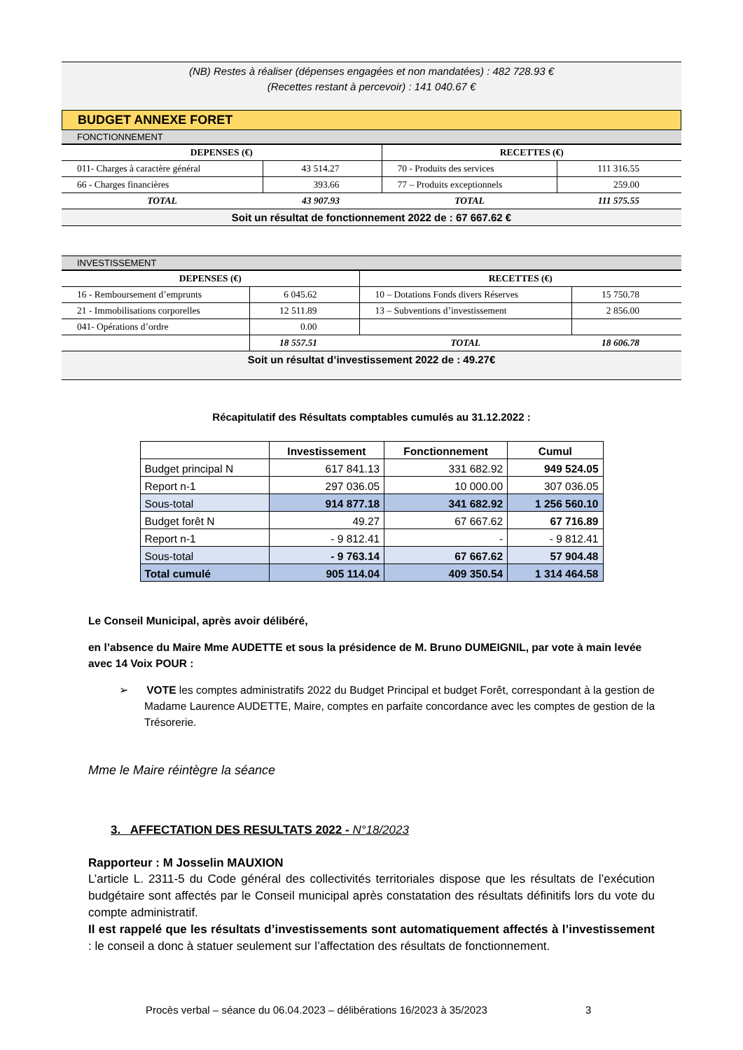(NB) Restes à réaliser (dépenses engagées et non mandatées) : 482 728.93 €
(Recettes restant à percevoir) : 141 040.67 €
BUDGET ANNEXE FORET
FONCTIONNEMENT
| DEPENSES (€) | | RECETTES (€) | |
| --- | --- | --- | --- |
| 011- Charges à caractère général | 43 514.27 | 70 - Produits des services | 111 316.55 |
| 66 - Charges financières | 393.66 | 77 – Produits exceptionnels | 259.00 |
| TOTAL | 43 907.93 | TOTAL | 111 575.55 |
Soit un résultat de fonctionnement 2022 de : 67 667.62 €
INVESTISSEMENT
| DEPENSES (€) | | RECETTES (€) | |
| --- | --- | --- | --- |
| 16 - Remboursement d’emprunts | 6 045.62 | 10 – Dotations Fonds divers Réserves | 15 750.78 |
| 21 - Immobilisations corporelles | 12 511.89 | 13 – Subventions d’investissement | 2 856.00 |
| 041- Opérations d’ordre | 0.00 | | |
| | 18 557.51 | TOTAL | 18 606.78 |
Soit un résultat d’investissement 2022 de : 49.27€
Récapitulatif des Résultats comptables cumulés au 31.12.2022 :
| | Investissement | Fonctionnement | Cumul |
| --- | --- | --- | --- |
| Budget principal N | 617 841.13 | 331 682.92 | 949 524.05 |
| Report n-1 | 297 036.05 | 10 000.00 | 307 036.05 |
| Sous-total | 914 877.18 | 341 682.92 | 1 256 560.10 |
| Budget forêt N | 49.27 | 67 667.62 | 67 716.89 |
| Report n-1 | - 9 812.41 | - | - 9 812.41 |
| Sous-total | - 9 763.14 | 67 667.62 | 57 904.48 |
| Total cumulé | 905 114.04 | 409 350.54 | 1 314 464.58 |
Le Conseil Municipal, après avoir délibéré,
en l’absence du Maire Mme AUDETTE et sous la présidence de M. Bruno DUMEIGNIL, par vote à main levée avec 14 Voix POUR :
➢ VOTE les comptes administratifs 2022 du Budget Principal et budget Forêt, correspondant à la gestion de Madame Laurence AUDETTE, Maire, comptes en parfaite concordance avec les comptes de gestion de la Trésorerie.
Mme le Maire réintègre la séance
3. AFFECTATION DES RESULTATS 2022 - N°18/2023
Rapporteur : M Josselin MAUXION
L’article L. 2311-5 du Code général des collectivités territoriales dispose que les résultats de l’exécution budgétaire sont affectés par le Conseil municipal après constatation des résultats définitifs lors du vote du compte administratif.
Il est rappelé que les résultats d’investissements sont automatiquement affectés à l’investissement : le conseil a donc à statuer seulement sur l’affectation des résultats de fonctionnement.
Procès verbal – séance du 06.04.2023 – délibérations 16/2023 à 35/2023 3